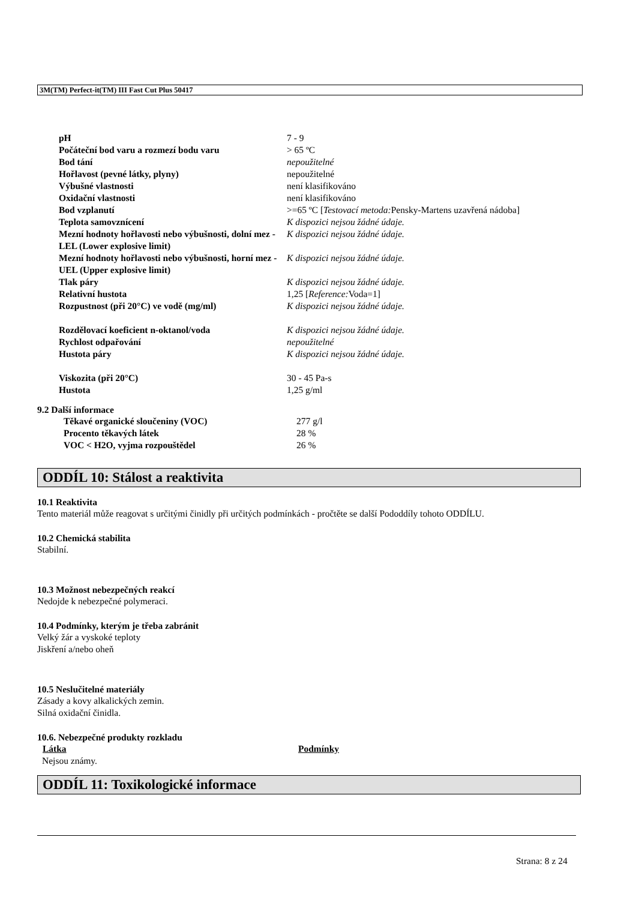3M(TM) Perfect-it(TM) III Fast Cut Plus 50417
| pH | 7 - 9 |
| Počáteční bod varu a rozmezí bodu varu | > 65 ºC |
| Bod tání | nepoužitelné |
| Hořlavost (pevné látky, plyny) | nepoužitelné |
| Výbušné vlastnosti | není klasifikováno |
| Oxidační vlastnosti | není klasifikováno |
| Bod vzplanutí | >=65 ºC [ Testovací metoda: Pensky-Martens uzavřená nádoba] |
| Teplota samovznícení | K dispozici nejsou žádné údaje. |
| Mezní hodnoty hořlavosti nebo výbušnosti, dolní mez - LEL (Lower explosive limit) | K dispozici nejsou žádné údaje. |
| Mezní hodnoty hořlavosti nebo výbušnosti, horní mez - UEL (Upper explosive limit) | K dispozici nejsou žádné údaje. |
| Tlak páry | K dispozici nejsou žádné údaje. |
| Relativní hustota | 1,25 [ Reference: Voda=1] |
| Rozpustnost (při 20°C) ve vodě (mg/ml) | K dispozici nejsou žádné údaje. |
| Rozdělovací koeficient n-oktanol/voda | K dispozici nejsou žádné údaje. |
| Rychlost odpařování | nepoužitelné |
| Hustota páry | K dispozici nejsou žádné údaje. |
| Viskozita (při 20°C) | 30 - 45 Pa-s |
| Hustota | 1,25 g/ml |
9.2 Další informace
| Těkavé organické sloučeniny (VOC) | 277 g/l |
| Procento těkavých látek | 28 % |
| VOC < H2O, vyjma rozpouštědel | 26 % |
ODDÍL 10: Stálost a reaktivita
10.1 Reaktivita
Tento materiál může reagovat s určitými činidly při určitých podmínkách - pročtěte se další Pododdíly tohoto ODDÍLU.
10.2 Chemická stabilita
Stabilní.
10.3 Možnost nebezpečných reakcí
Nedojde k nebezpečné polymeraci.
10.4 Podmínky, kterým je třeba zabránit
Velký žár a vyskoké teploty
Jiskření a/nebo oheň
10.5 Neslučitelné materiály
Zásady a kovy alkalických zemin.
Silná oxidační činidla.
10.6. Nebezpečné produkty rozkladu
| Látka | Podmínky |
| --- | --- |
| Nejsou známy. | |
ODDÍL 11: Toxikologické informace
Strana: 8 z 24